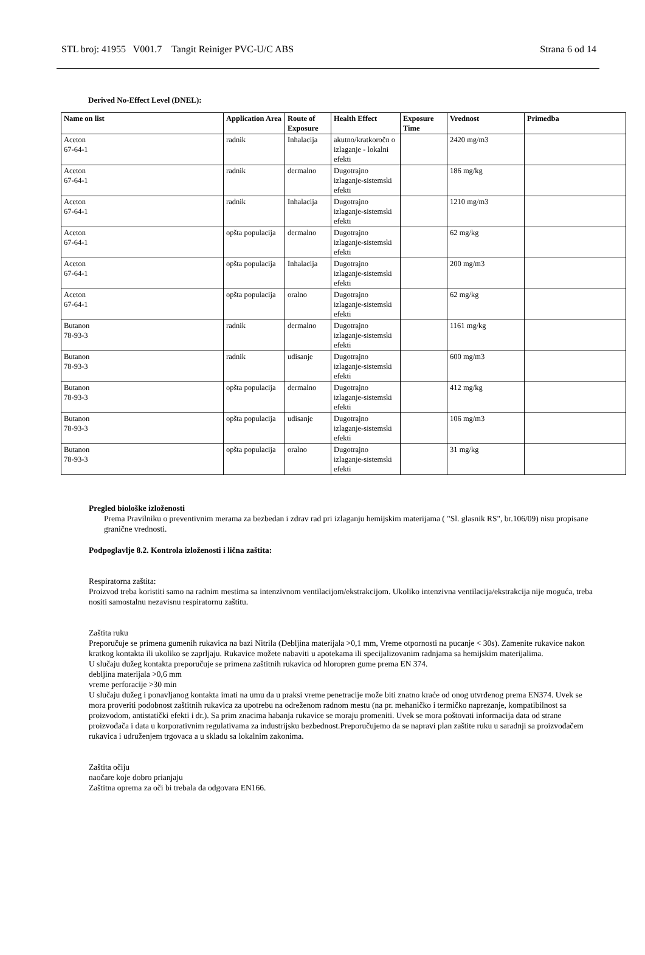STL broj: 41955 V001.7 Tangit Reiniger PVC-U/C ABS Strana 6 od 14
Derived No-Effect Level (DNEL):
| Name on list | Application Area | Route of Exposure | Health Effect | Exposure Time | Vrednost | Primedba |
| --- | --- | --- | --- | --- | --- | --- |
| Aceton 67-64-1 | radnik | Inhalacija | akutno/kratkoročn o izlaganje - lokalni efekti | | 2420 mg/m3 | |
| Aceton 67-64-1 | radnik | dermalno | Dugotrajno izlaganje-sistemski efekti | | 186 mg/kg | |
| Aceton 67-64-1 | radnik | Inhalacija | Dugotrajno izlaganje-sistemski efekti | | 1210 mg/m3 | |
| Aceton 67-64-1 | opšta populacija | dermalno | Dugotrajno izlaganje-sistemski efekti | | 62 mg/kg | |
| Aceton 67-64-1 | opšta populacija | Inhalacija | Dugotrajno izlaganje-sistemski efekti | | 200 mg/m3 | |
| Aceton 67-64-1 | opšta populacija | oralno | Dugotrajno izlaganje-sistemski efekti | | 62 mg/kg | |
| Butanon 78-93-3 | radnik | dermalno | Dugotrajno izlaganje-sistemski efekti | | 1161 mg/kg | |
| Butanon 78-93-3 | radnik | udisanje | Dugotrajno izlaganje-sistemski efekti | | 600 mg/m3 | |
| Butanon 78-93-3 | opšta populacija | dermalno | Dugotrajno izlaganje-sistemski efekti | | 412 mg/kg | |
| Butanon 78-93-3 | opšta populacija | udisanje | Dugotrajno izlaganje-sistemski efekti | | 106 mg/m3 | |
| Butanon 78-93-3 | opšta populacija | oralno | Dugotrajno izlaganje-sistemski efekti | | 31 mg/kg | |
Pregled biološke izloženosti
Prema Pravilniku o preventivnim merama za bezbedan i zdrav rad pri izlaganju hemijskim materijama ( "Sl. glasnik RS", br.106/09) nisu propisane granične vrednosti.
Podpoglavlje 8.2. Kontrola izloženosti i lična zaštita:
Respiratorna zaštita:
Proizvod treba koristiti samo na radnim mestima sa intenzivnom ventilacijom/ekstrakcijom. Ukoliko intenzivna ventilacija/ekstrakcija nije moguća, treba nositi samostalnu nezavisnu respiratornu zaštitu.
Zaštita ruku
Preporučuje se primena gumenih rukavica na bazi Nitrila (Debljina materijala >0,1 mm, Vreme otpornosti na pucanje < 30s). Zamenite rukavice nakon kratkog kontakta ili ukoliko se zaprljaju. Rukavice možete nabaviti u apotekama ili specijalizovanim radnjama sa hemijskim materijalima.
U slučaju dužeg kontakta preporučuje se primena zaštitnih rukavica od hloropren gume prema EN 374.
debljina materijala >0,6 mm
vreme perforacije >30 min
U slučaju dužeg i ponavljanog kontakta imati na umu da u praksi vreme penetracije može biti znatno kraće od onog utvrđenog prema EN374. Uvek se mora proveriti podobnost zaštitnih rukavica za upotrebu na odreženom radnom mestu (na pr. mehaničko i termičko naprezanje, kompatibilnost sa proizvodom, antistatički efekti i dr.). Sa prim znacima habanja rukavice se moraju promeniti. Uvek se mora poštovati informacija data od strane proizvođača i data u korporativnim regulativama za industrijsku bezbednost.Preporučujemo da se napravi plan zaštite ruku u saradnji sa proizvođačem rukavica i udruženjem trgovaca a u skladu sa lokalnim zakonima.
Zaštita očiju
naočare koje dobro prianjaju
Zaštitna oprema za oči bi trebala da odgovara EN166.